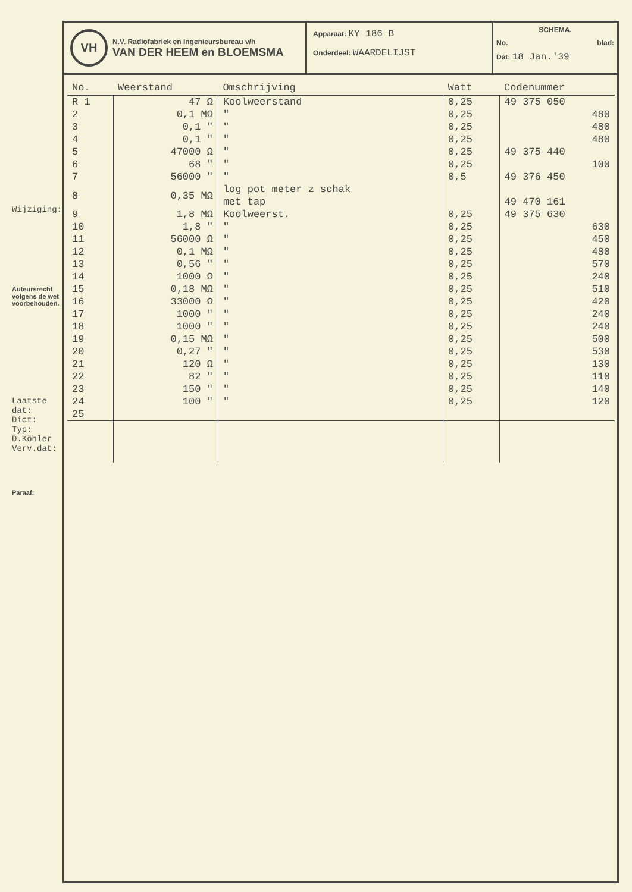Wijziging:
Auteursrecht volgens de wet voorbehouden.
Laatste dat:
Dict:
Typ: D.Köhler Verv.dat:
Paraaf:
VH
N.V. Radiofabriek en Ingenieursbureau v/h
VAN DER HEEM en BLOEMSMA
Apparaat: KY 186 B
Onderdeel: WAARDELIJST
SCHEMA.
No. blad:
Dat: 18 Jan.'39
| No. | Weerstand | Omschrijving | Watt | Codenummer |
| --- | --- | --- | --- | --- |
| R 1 | 47 Ω | Koolweerstand | 0,25 | 49 375 050 |
| 2 | 0,1 MΩ | " | 0,25 | 480 |
| 3 | 0,1 " | " | 0,25 | 480 |
| 4 | 0,1 " | " | 0,25 | 480 |
| 5 | 47000 Ω | " | 0,25 | 49 375 440 |
| 6 | 68 " | " | 0,25 | 100 |
| 7 | 56000 " | " | 0,5 | 49 376 450 |
| 8 | 0,35 MΩ | log pot meter z schak met tap | | 49 470 161 |
| 9 | 1,8 MΩ | Koolweerst. | 0,25 | 49 375 630 |
| 10 | 1,8 " | " | 0,25 | 630 |
| 11 | 56000 Ω | " | 0,25 | 450 |
| 12 | 0,1 MΩ | " | 0,25 | 480 |
| 13 | 0,56 " | " | 0,25 | 570 |
| 14 | 1000 Ω | " | 0,25 | 240 |
| 15 | 0,18 MΩ | " | 0,25 | 510 |
| 16 | 33000 Ω | " | 0,25 | 420 |
| 17 | 1000 " | " | 0,25 | 240 |
| 18 | 1000 " | " | 0,25 | 240 |
| 19 | 0,15 MΩ | " | 0,25 | 500 |
| 20 | 0,27 " | " | 0,25 | 530 |
| 21 | 120 Ω | " | 0,25 | 130 |
| 22 | 82 " | " | 0,25 | 110 |
| 23 | 150 " | " | 0,25 | 140 |
| 24 | 100 " | " | 0,25 | 120 |
| 25 | | | | |